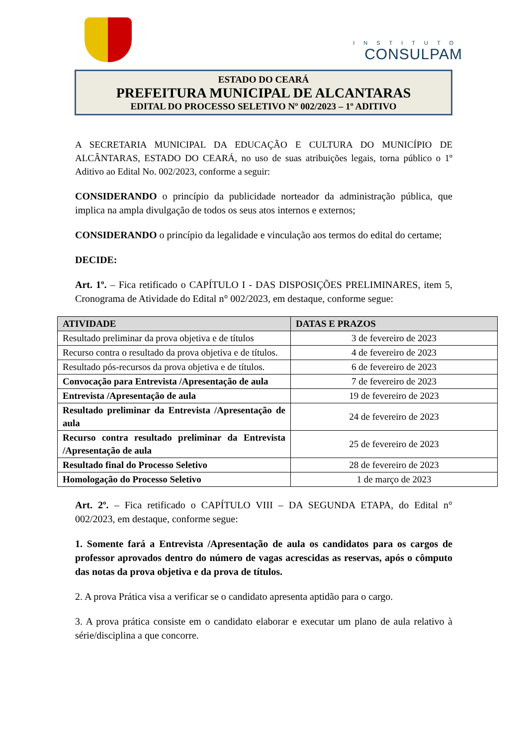INSTITUTO
CONSULPAM
ESTADO DO CEARÁ
PREFEITURA MUNICIPAL DE ALCANTARAS
EDITAL DO PROCESSO SELETIVO Nº 002/2023 – 1º ADITIVO
A SECRETARIA MUNICIPAL DA EDUCAÇÃO E CULTURA DO MUNICÍPIO DE ALCÂNTARAS, ESTADO DO CEARÁ, no uso de suas atribuições legais, torna público o 1º Aditivo ao Edital No. 002/2023, conforme a seguir:
CONSIDERANDO o princípio da publicidade norteador da administração pública, que implica na ampla divulgação de todos os seus atos internos e externos;
CONSIDERANDO o princípio da legalidade e vinculação aos termos do edital do certame;
DECIDE:
Art. 1º. – Fica retificado o CAPÍTULO I - DAS DISPOSIÇÕES PRELIMINARES, item 5, Cronograma de Atividade do Edital n° 002/2023, em destaque, conforme segue:
| ATIVIDADE | DATAS E PRAZOS |
| --- | --- |
| Resultado preliminar da prova objetiva e de títulos | 3 de fevereiro de 2023 |
| Recurso contra o resultado da prova objetiva e de títulos. | 4 de fevereiro de 2023 |
| Resultado pós-recursos da prova objetiva e de títulos. | 6 de fevereiro de 2023 |
| Convocação para Entrevista /Apresentação de aula | 7 de fevereiro de 2023 |
| Entrevista /Apresentação de aula | 19 de fevereiro de 2023 |
| Resultado preliminar da Entrevista /Apresentação de aula | 24 de fevereiro de 2023 |
| Recurso contra resultado preliminar da Entrevista /Apresentação de aula | 25 de fevereiro de 2023 |
| Resultado final do Processo Seletivo | 28 de fevereiro de 2023 |
| Homologação do Processo Seletivo | 1 de março de 2023 |
Art. 2º. – Fica retificado o CAPÍTULO VIII – DA SEGUNDA ETAPA, do Edital n° 002/2023, em destaque, conforme segue:
1. Somente fará a Entrevista /Apresentação de aula os candidatos para os cargos de professor aprovados dentro do número de vagas acrescidas as reservas, após o cômputo das notas da prova objetiva e da prova de títulos.
2. A prova Prática visa a verificar se o candidato apresenta aptidão para o cargo.
3. A prova prática consiste em o candidato elaborar e executar um plano de aula relativo à série/disciplina a que concorre.